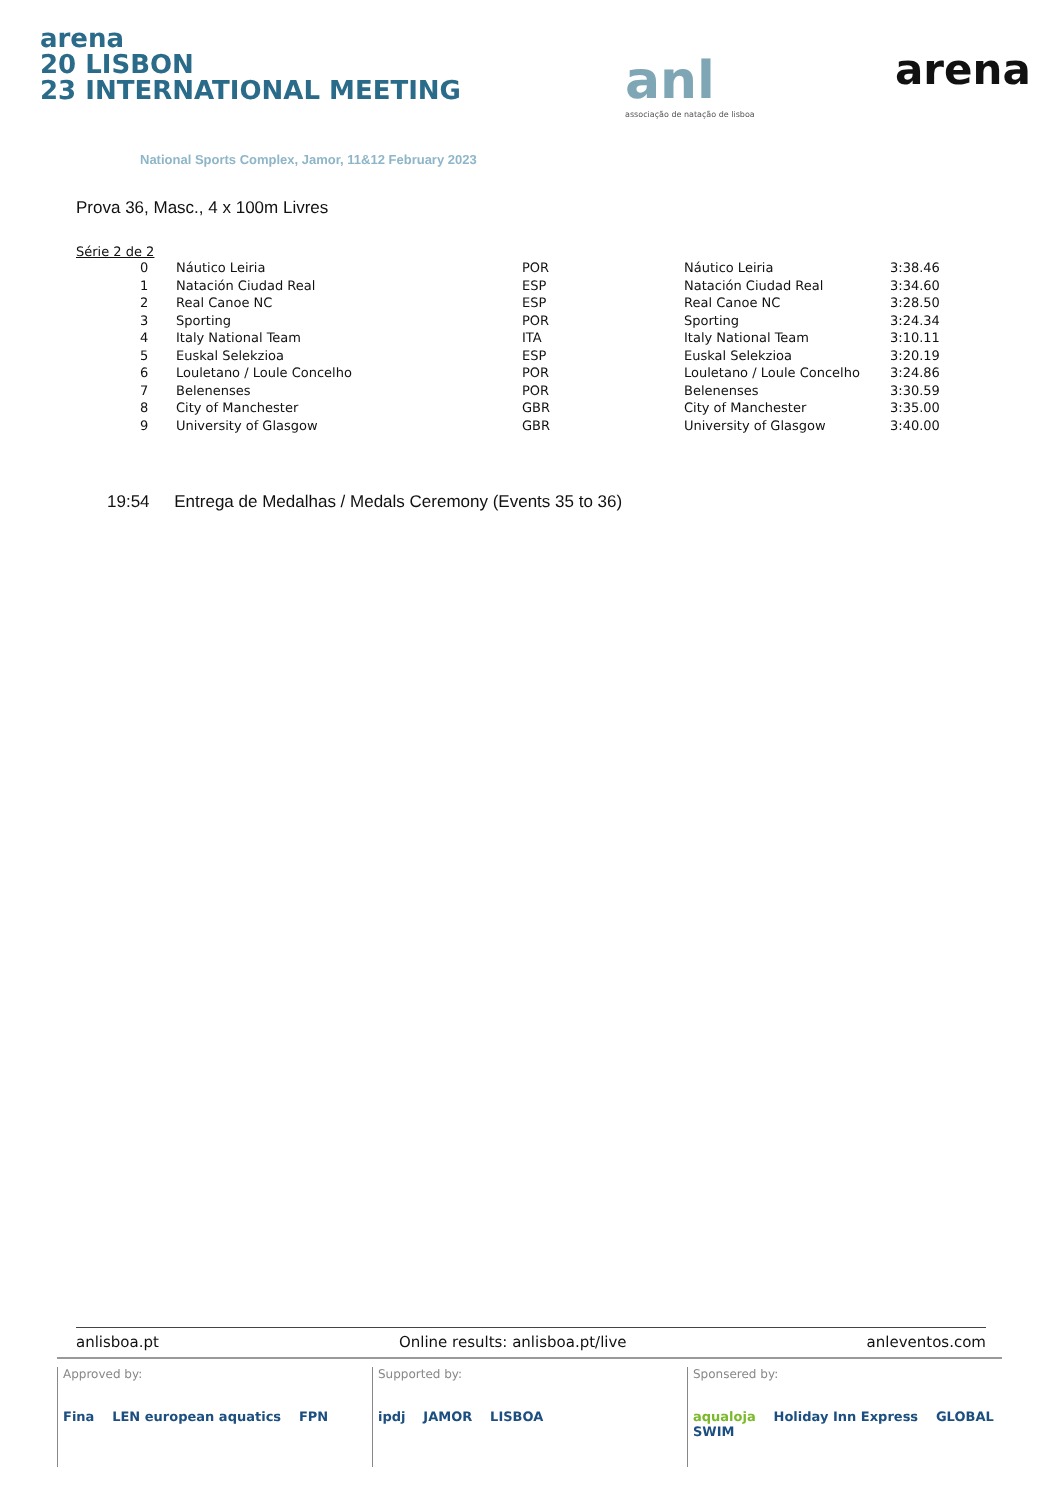arena
20 LISBON
23 INTERNATIONAL MEETING
National Sports Complex, Jamor, 11&12 February 2023
anl
associação de natação de lisboa
arena
Prova 36, Masc., 4 x 100m Livres
Série 2 de 2
| 0 | Náutico Leiria | POR | Náutico Leiria | 3:38.46 |
| 1 | Natación Ciudad Real | ESP | Natación Ciudad Real | 3:34.60 |
| 2 | Real Canoe NC | ESP | Real Canoe NC | 3:28.50 |
| 3 | Sporting | POR | Sporting | 3:24.34 |
| 4 | Italy National Team | ITA | Italy National Team | 3:10.11 |
| 5 | Euskal Selekzioa | ESP | Euskal Selekzioa | 3:20.19 |
| 6 | Louletano / Loule Concelho | POR | Louletano / Loule Concelho | 3:24.86 |
| 7 | Belenenses | POR | Belenenses | 3:30.59 |
| 8 | City of Manchester | GBR | City of Manchester | 3:35.00 |
| 9 | University of Glasgow | GBR | University of Glasgow | 3:40.00 |
19:54 Entrega de Medalhas / Medals Ceremony (Events 35 to 36)
anlisboa.pt Online results: anlisboa.pt/live anleventos.com
Approved by:
Fina LEN european aquatics FPN
Supported by:
ipdj JAMOR LISBOA
Sponsered by:
aqualoja Holiday Inn Express GLOBAL SWIM